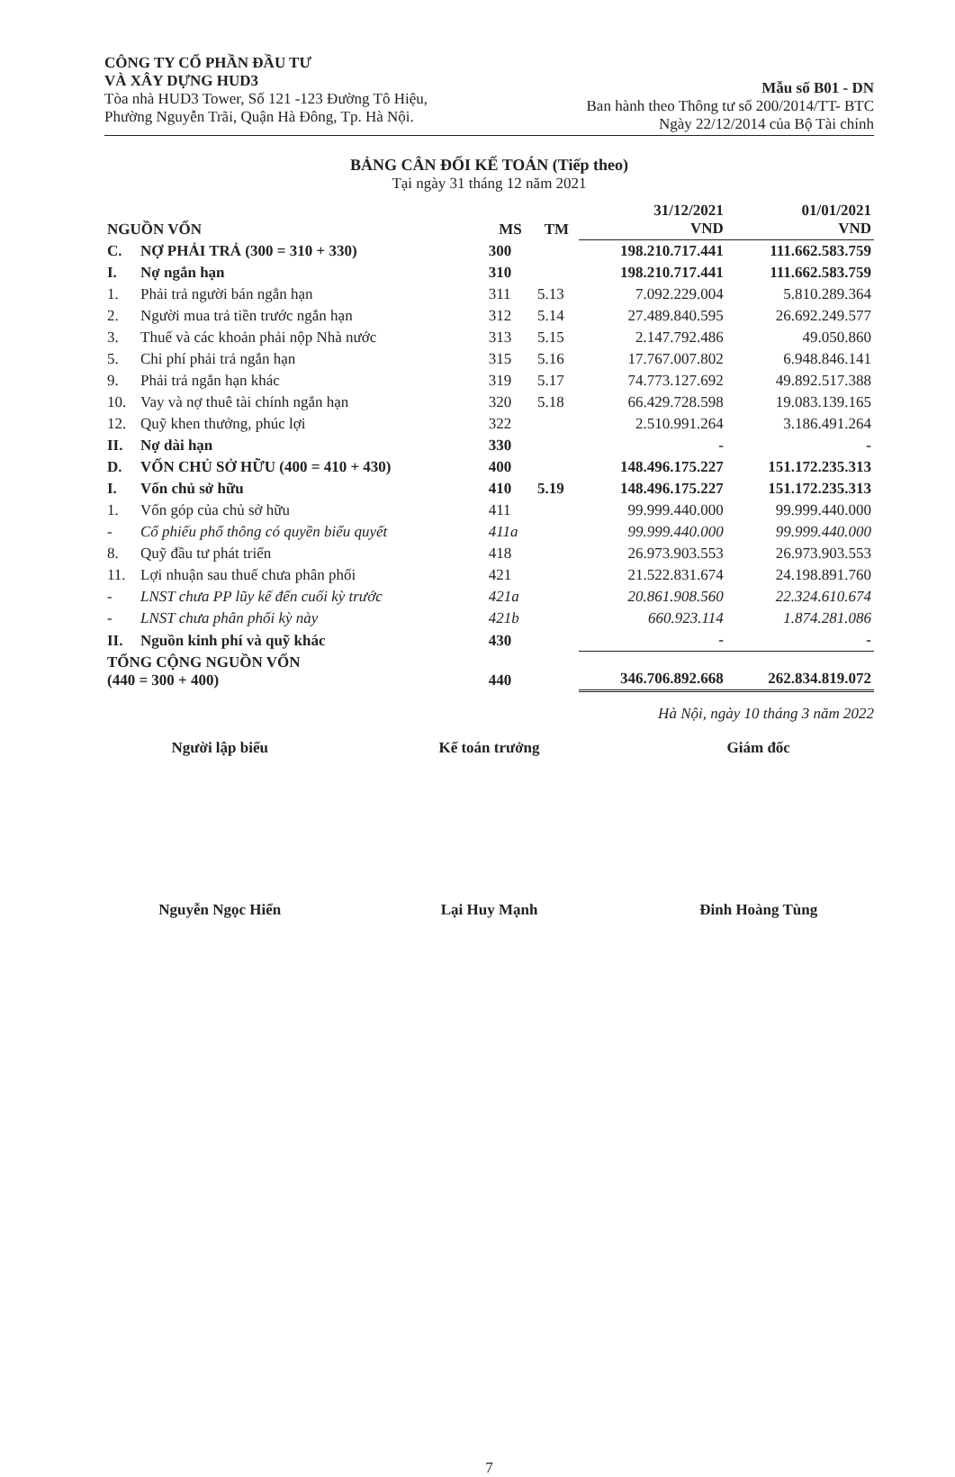CÔNG TY CỔ PHẦN ĐẦU TƯ
VÀ XÂY DỰNG HUD3
Tòa nhà HUD3 Tower, Số 121 -123 Đường Tô Hiệu,
Phường Nguyễn Trãi, Quận Hà Đông, Tp. Hà Nội.
Mẫu số B01 - DN
Ban hành theo Thông tư số 200/2014/TT- BTC
Ngày 22/12/2014 của Bộ Tài chính
BẢNG CÂN ĐỐI KẾ TOÁN (Tiếp theo)
Tại ngày 31 tháng 12 năm 2021
| NGUỒN VỐN | | MS | TM | 31/12/2021 VND | 01/01/2021 VND |
| --- | --- | --- | --- | --- | --- |
| C. | NỢ PHẢI TRẢ (300 = 310 + 330) | 300 | | 198.210.717.441 | 111.662.583.759 |
| I. | Nợ ngắn hạn | 310 | | 198.210.717.441 | 111.662.583.759 |
| 1. | Phải trả người bán ngắn hạn | 311 | 5.13 | 7.092.229.004 | 5.810.289.364 |
| 2. | Người mua trả tiền trước ngắn hạn | 312 | 5.14 | 27.489.840.595 | 26.692.249.577 |
| 3. | Thuế và các khoản phải nộp Nhà nước | 313 | 5.15 | 2.147.792.486 | 49.050.860 |
| 5. | Chi phí phải trả ngắn hạn | 315 | 5.16 | 17.767.007.802 | 6.948.846.141 |
| 9. | Phải trả ngắn hạn khác | 319 | 5.17 | 74.773.127.692 | 49.892.517.388 |
| 10. | Vay và nợ thuê tài chính ngắn hạn | 320 | 5.18 | 66.429.728.598 | 19.083.139.165 |
| 12. | Quỹ khen thưởng, phúc lợi | 322 | | 2.510.991.264 | 3.186.491.264 |
| II. | Nợ dài hạn | 330 | | - | - |
| D. | VỐN CHỦ SỞ HỮU (400 = 410 + 430) | 400 | | 148.496.175.227 | 151.172.235.313 |
| I. | Vốn chủ sở hữu | 410 | 5.19 | 148.496.175.227 | 151.172.235.313 |
| 1. | Vốn góp của chủ sở hữu | 411 | | 99.999.440.000 | 99.999.440.000 |
| - | Cổ phiếu phổ thông có quyền biểu quyết | 411a | | 99.999.440.000 | 99.999.440.000 |
| 8. | Quỹ đầu tư phát triển | 418 | | 26.973.903.553 | 26.973.903.553 |
| 11. | Lợi nhuận sau thuế chưa phân phối | 421 | | 21.522.831.674 | 24.198.891.760 |
| - | LNST chưa PP lũy kế đến cuối kỳ trước | 421a | | 20.861.908.560 | 22.324.610.674 |
| - | LNST chưa phân phối kỳ này | 421b | | 660.923.114 | 1.874.281.086 |
| II. | Nguồn kinh phí và quỹ khác | 430 | | - | - |
| TỔNG CỘNG NGUỒN VỐN (440 = 300 + 400) | | 440 | | 346.706.892.668 | 262.834.819.072 |
Hà Nội, ngày 10 tháng 3 năm 2022
Người lập biểu
Nguyễn Ngọc Hiển
Kế toán trưởng
Lại Huy Mạnh
Giám đốc
Đinh Hoàng Tùng
7